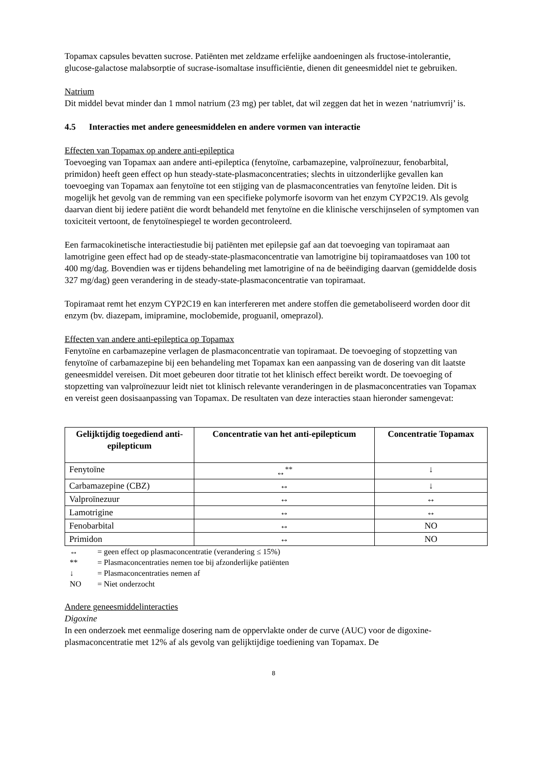Topamax capsules bevatten sucrose. Patiënten met zeldzame erfelijke aandoeningen als fructose-intolerantie, glucose-galactose malabsorptie of sucrase-isomaltase insufficiëntie, dienen dit geneesmiddel niet te gebruiken.
Natrium
Dit middel bevat minder dan 1 mmol natrium (23 mg) per tablet, dat wil zeggen dat het in wezen ‘natriumvrij’ is.
4.5 Interacties met andere geneesmiddelen en andere vormen van interactie
Effecten van Topamax op andere anti-epileptica
Toevoeging van Topamax aan andere anti-epileptica (fenytoïne, carbamazepine, valproïnezuur, fenobarbital, primidon) heeft geen effect op hun steady-state-plasmaconcentraties; slechts in uitzonderlijke gevallen kan toevoeging van Topamax aan fenytoïne tot een stijging van de plasmaconcentraties van fenytoïne leiden. Dit is mogelijk het gevolg van de remming van een specifieke polymorfe isovorm van het enzym CYP2C19. Als gevolg daarvan dient bij iedere patiënt die wordt behandeld met fenytoïne en die klinische verschijnselen of symptomen van toxiciteit vertoont, de fenytoïnespiegel te worden gecontroleerd.
Een farmacokinetische interactiestudie bij patiënten met epilepsie gaf aan dat toevoeging van topiramaat aan lamotrigine geen effect had op de steady-state-plasmaconcentratie van lamotrigine bij topiramaatdoses van 100 tot 400 mg/dag. Bovendien was er tijdens behandeling met lamotrigine of na de beëindiging daarvan (gemiddelde dosis 327 mg/dag) geen verandering in de steady-state-plasmaconcentratie van topiramaat.
Topiramaat remt het enzym CYP2C19 en kan interfereren met andere stoffen die gemetaboliseerd worden door dit enzym (bv. diazepam, imipramine, moclobemide, proguanil, omeprazol).
Effecten van andere anti-epileptica op Topamax
Fenytoïne en carbamazepine verlagen de plasmaconcentratie van topiramaat. De toevoeging of stopzetting van fenytoïne of carbamazepine bij een behandeling met Topamax kan een aanpassing van de dosering van dit laatste geneesmiddel vereisen. Dit moet gebeuren door titratie tot het klinisch effect bereikt wordt. De toevoeging of stopzetting van valproïnezuur leidt niet tot klinisch relevante veranderingen in de plasmaconcentraties van Topamax en vereist geen dosisaanpassing van Topamax. De resultaten van deze interacties staan hieronder samengevat:
| Gelijktijdig toegediend anti-epilepticum | Concentratie van het anti-epilepticum | Concentratie Topamax |
| --- | --- | --- |
| Fenytoïne | ↔<sup>**</sup> | ↓ |
| Carbamazepine (CBZ) | ↔ | ↓ |
| Valproïnezuur | ↔ | ↔ |
| Lamotrigine | ↔ | ↔ |
| Fenobarbital | ↔ | NO |
| Primidon | ↔ | NO |
↔ = geen effect op plasmaconcentratie (verandering ≤ 15%)
** = Plasmaconcentraties nemen toe bij afzonderlijke patiënten
↓ = Plasmaconcentraties nemen af
NO = Niet onderzocht
Andere geneesmiddelinteracties
Digoxine
In een onderzoek met eenmalige dosering nam de oppervlakte onder de curve (AUC) voor de digoxine-plasmaconcentratie met 12% af als gevolg van gelijktijdige toediening van Topamax. De
8